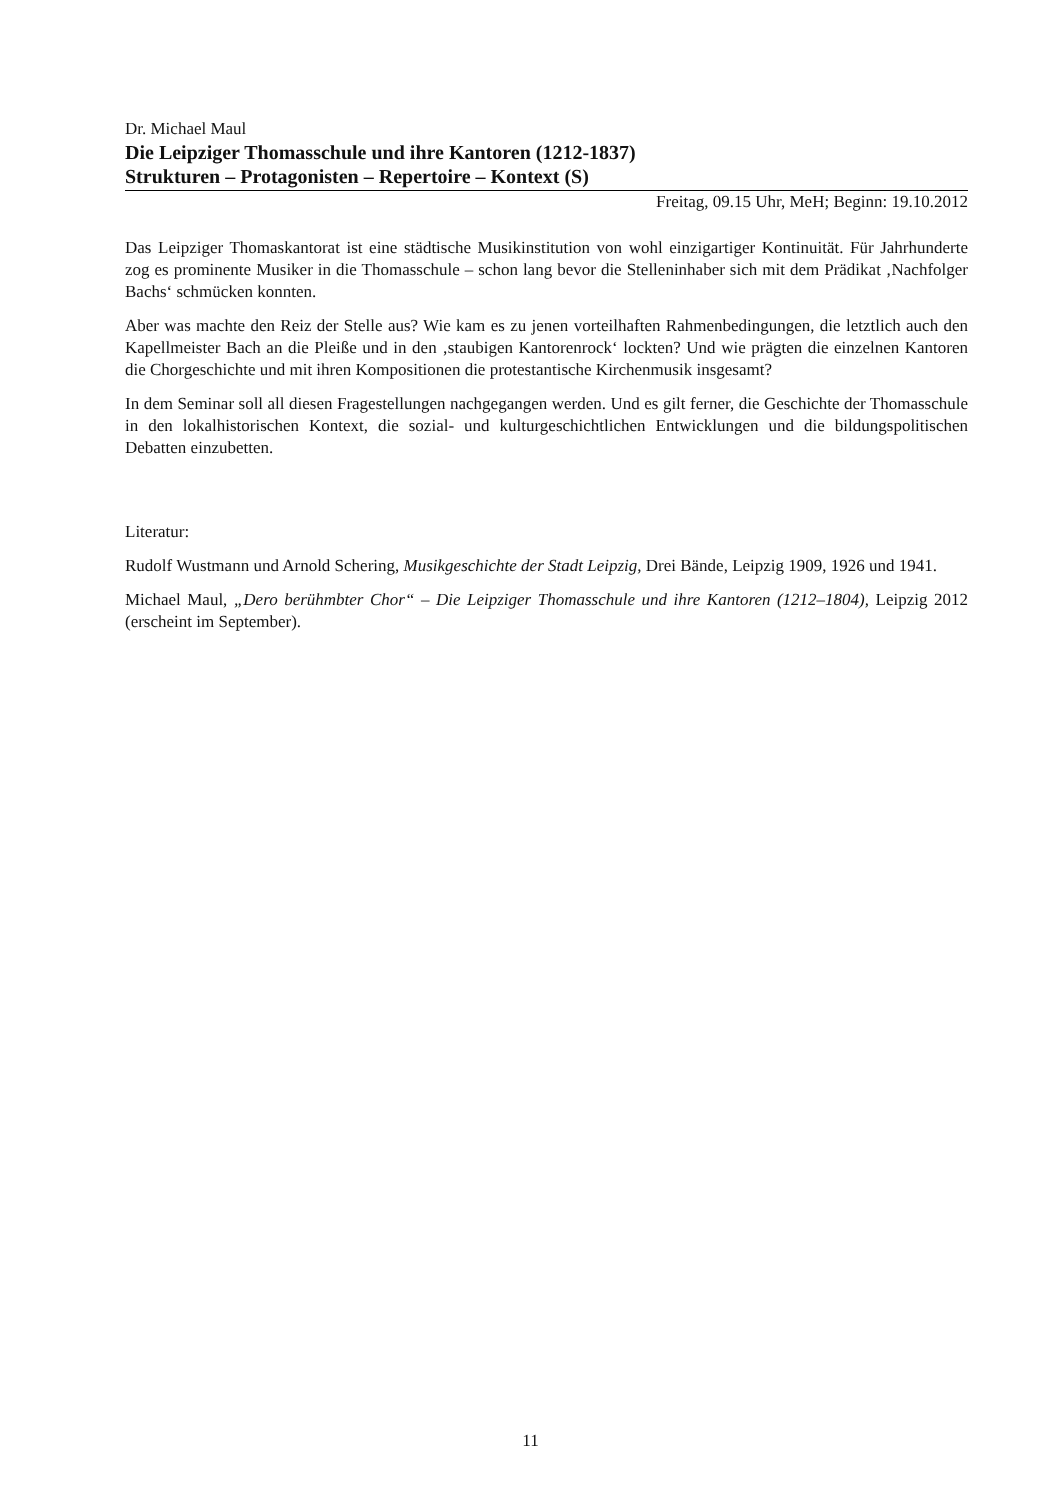Dr. Michael Maul
Die Leipziger Thomasschule und ihre Kantoren (1212-1837)
Strukturen – Protagonisten – Repertoire – Kontext (S)
Freitag, 09.15 Uhr, MeH; Beginn: 19.10.2012
Das Leipziger Thomaskantorat ist eine städtische Musikinstitution von wohl einzigartiger Kontinuität. Für Jahrhunderte zog es prominente Musiker in die Thomasschule – schon lang bevor die Stelleninhaber sich mit dem Prädikat ‚Nachfolger Bachs‘ schmücken konnten.
Aber was machte den Reiz der Stelle aus? Wie kam es zu jenen vorteilhaften Rahmenbedingungen, die letztlich auch den Kapellmeister Bach an die Pleiße und in den ‚staubigen Kantorenrock‘ lockten? Und wie prägten die einzelnen Kantoren die Chorgeschichte und mit ihren Kompositionen die protestantische Kirchenmusik insgesamt?
In dem Seminar soll all diesen Fragestellungen nachgegangen werden. Und es gilt ferner, die Geschichte der Thomasschule in den lokalhistorischen Kontext, die sozial- und kulturgeschichtlichen Entwicklungen und die bildungspolitischen Debatten einzubetten.
Literatur:
Rudolf Wustmann und Arnold Schering, Musikgeschichte der Stadt Leipzig, Drei Bände, Leipzig 1909, 1926 und 1941.
Michael Maul, „Dero berühmbter Chor“ – Die Leipziger Thomasschule und ihre Kantoren (1212–1804), Leipzig 2012 (erscheint im September).
11